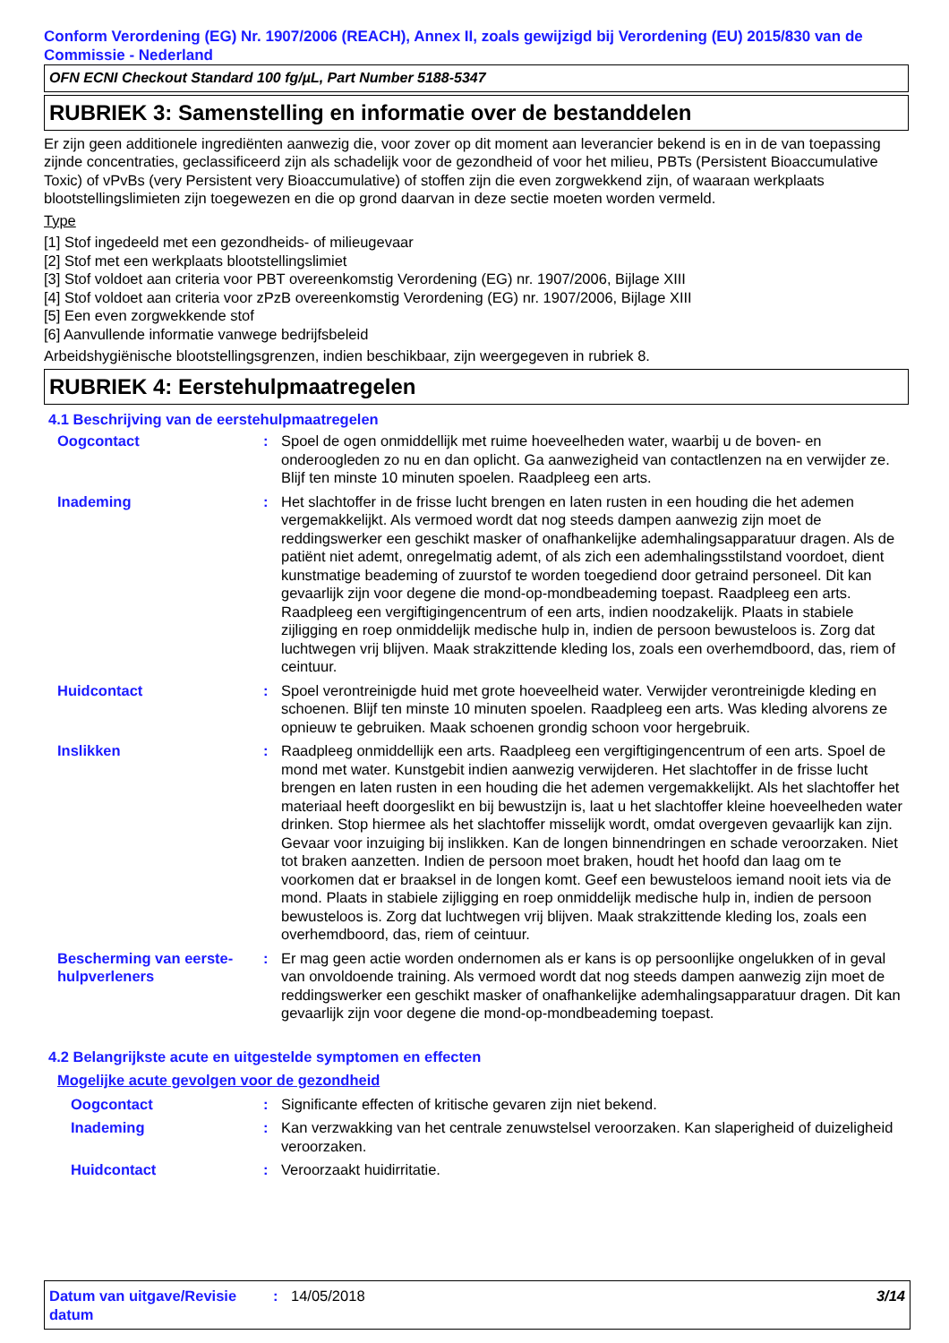Conform Verordening (EG) Nr. 1907/2006 (REACH), Annex II, zoals gewijzigd bij Verordening (EU) 2015/830 van de Commissie - Nederland
OFN ECNI Checkout Standard 100 fg/µL, Part Number 5188-5347
RUBRIEK 3: Samenstelling en informatie over de bestanddelen
Er zijn geen additionele ingrediënten aanwezig die, voor zover op dit moment aan leverancier bekend is en in de van toepassing zijnde concentraties, geclassificeerd zijn als schadelijk voor de gezondheid of voor het milieu, PBTs (Persistent Bioaccumulative Toxic) of vPvBs (very Persistent very Bioaccumulative) of stoffen zijn die even zorgwekkend zijn, of waaraan werkplaats blootstellingslimieten zijn toegewezen en die op grond daarvan in deze sectie moeten worden vermeld.
Type
[1] Stof ingedeeld met een gezondheids- of milieugevaar
[2] Stof met een werkplaats blootstellingslimiet
[3] Stof voldoet aan criteria voor PBT overeenkomstig Verordening (EG) nr. 1907/2006, Bijlage XIII
[4] Stof voldoet aan criteria voor zPzB overeenkomstig Verordening (EG) nr. 1907/2006, Bijlage XIII
[5] Een even zorgwekkende stof
[6] Aanvullende informatie vanwege bedrijfsbeleid
Arbeidshygiënische blootstellingsgrenzen, indien beschikbaar, zijn weergegeven in rubriek 8.
RUBRIEK 4: Eerstehulpmaatregelen
4.1 Beschrijving van de eerstehulpmaatregelen
Oogcontact : Spoel de ogen onmiddellijk met ruime hoeveelheden water, waarbij u de boven- en onderoogleden zo nu en dan oplicht. Ga aanwezigheid van contactlenzen na en verwijder ze. Blijf ten minste 10 minuten spoelen. Raadpleeg een arts.
Inademing : Het slachtoffer in de frisse lucht brengen en laten rusten in een houding die het ademen vergemakkelijkt. Als vermoed wordt dat nog steeds dampen aanwezig zijn moet de reddingswerker een geschikt masker of onafhankelijke ademhalingsapparatuur dragen. Als de patiënt niet ademt, onregelmatig ademt, of als zich een ademhalingsstilstand voordoet, dient kunstmatige beademing of zuurstof te worden toegediend door getraind personeel. Dit kan gevaarlijk zijn voor degene die mond-op-mondbeademing toepast. Raadpleeg een arts. Raadpleeg een vergiftigingencentrum of een arts, indien noodzakelijk. Plaats in stabiele zijligging en roep onmiddelijk medische hulp in, indien de persoon bewusteloos is. Zorg dat luchtwegen vrij blijven. Maak strakzittende kleding los, zoals een overhemdboord, das, riem of ceintuur.
Huidcontact : Spoel verontreinigde huid met grote hoeveelheid water. Verwijder verontreinigde kleding en schoenen. Blijf ten minste 10 minuten spoelen. Raadpleeg een arts. Was kleding alvorens ze opnieuw te gebruiken. Maak schoenen grondig schoon voor hergebruik.
Inslikken : Raadpleeg onmiddellijk een arts. Raadpleeg een vergiftigingencentrum of een arts. Spoel de mond met water. Kunstgebit indien aanwezig verwijderen. Het slachtoffer in de frisse lucht brengen en laten rusten in een houding die het ademen vergemakkelijkt. Als het slachtoffer het materiaal heeft doorgeslikt en bij bewustzijn is, laat u het slachtoffer kleine hoeveelheden water drinken. Stop hiermee als het slachtoffer misselijk wordt, omdat overgeven gevaarlijk kan zijn. Gevaar voor inzuiging bij inslikken. Kan de longen binnendringen en schade veroorzaken. Niet tot braken aanzetten. Indien de persoon moet braken, houdt het hoofd dan laag om te voorkomen dat er braaksel in de longen komt. Geef een bewusteloos iemand nooit iets via de mond. Plaats in stabiele zijligging en roep onmiddelijk medische hulp in, indien de persoon bewusteloos is. Zorg dat luchtwegen vrij blijven. Maak strakzittende kleding los, zoals een overhemdboord, das, riem of ceintuur.
Bescherming van eerste-hulpverleners
: Er mag geen actie worden ondernomen als er kans is op persoonlijke ongelukken of in geval van onvoldoende training. Als vermoed wordt dat nog steeds dampen aanwezig zijn moet de reddingswerker een geschikt masker of onafhankelijke ademhalingsapparatuur dragen. Dit kan gevaarlijk zijn voor degene die mond-op-mondbeademing toepast.
4.2 Belangrijkste acute en uitgestelde symptomen en effecten
Mogelijke acute gevolgen voor de gezondheid
Oogcontact : Significante effecten of kritische gevaren zijn niet bekend.
Inademing : Kan verzwakking van het centrale zenuwstelsel veroorzaken. Kan slaperigheid of duizeligheid veroorzaken.
Huidcontact : Veroorzaakt huidirritatie.
Datum van uitgave/Revisie datum
: 14/05/2018 3/14